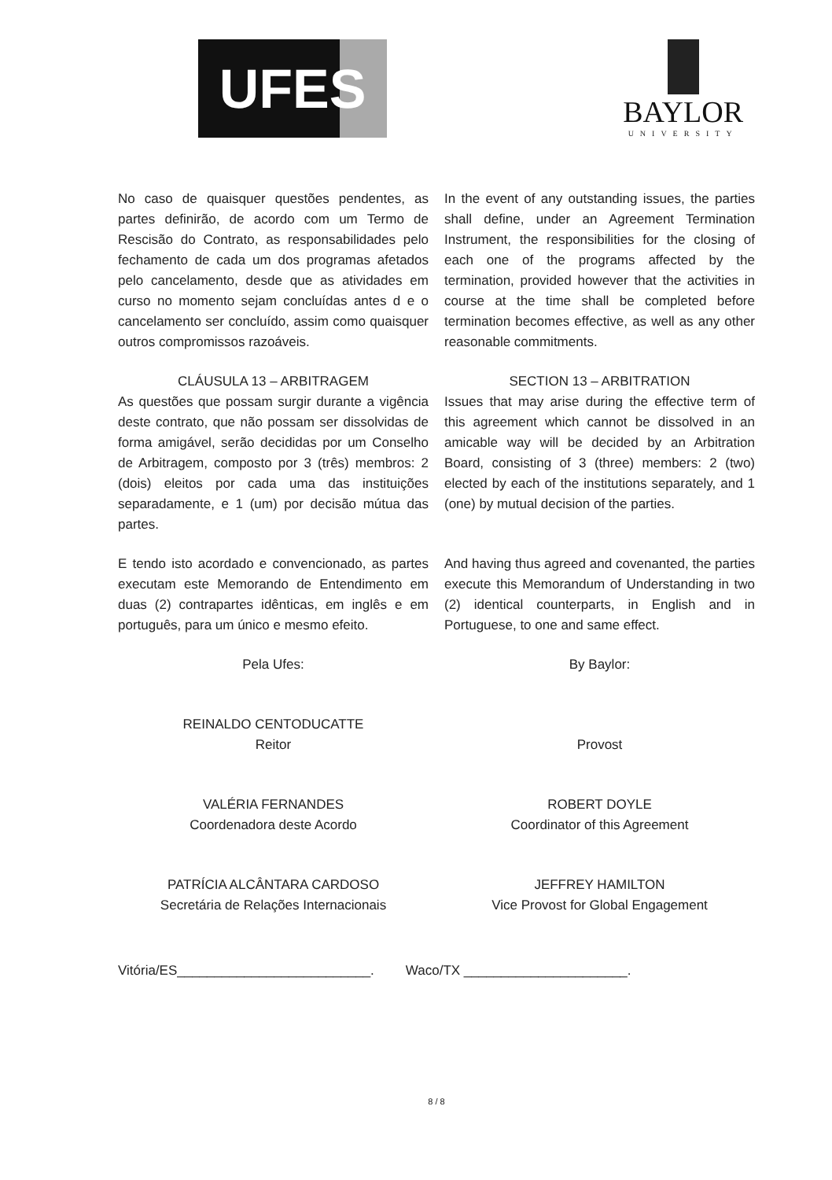UFES
BAYLOR
UNIVERSITY
No caso de quaisquer questões pendentes, as partes definirão, de acordo com um Termo de Rescisão do Contrato, as responsabilidades pelo fechamento de cada um dos programas afetados pelo cancelamento, desde que as atividades em curso no momento sejam concluídas antes d e o cancelamento ser concluído, assim como quaisquer outros compromissos razoáveis.
In the event of any outstanding issues, the parties shall define, under an Agreement Termination Instrument, the responsibilities for the closing of each one of the programs affected by the termination, provided however that the activities in course at the time shall be completed before termination becomes effective, as well as any other reasonable commitments.
CLÁUSULA 13 – ARBITRAGEM
As questões que possam surgir durante a vigência deste contrato, que não possam ser dissolvidas de forma amigável, serão decididas por um Conselho de Arbitragem, composto por 3 (três) membros: 2 (dois) eleitos por cada uma das instituições separadamente, e 1 (um) por decisão mútua das partes.
SECTION 13 – ARBITRATION
Issues that may arise during the effective term of this agreement which cannot be dissolved in an amicable way will be decided by an Arbitration Board, consisting of 3 (three) members: 2 (two) elected by each of the institutions separately, and 1 (one) by mutual decision of the parties.
E tendo isto acordado e convencionado, as partes executam este Memorando de Entendimento em duas (2) contrapartes idênticas, em inglês e em português, para um único e mesmo efeito.
And having thus agreed and covenanted, the parties execute this Memorandum of Understanding in two (2) identical counterparts, in English and in Portuguese, to one and same effect.
Pela Ufes:
REINALDO CENTODUCATTE
Reitor
VALÉRIA FERNANDES
Coordenadora deste Acordo
PATRÍCIA ALCÂNTARA CARDOSO
Secretária de Relações Internacionais
By Baylor:
Provost
ROBERT DOYLE
Coordinator of this Agreement
JEFFREY HAMILTON
Vice Provost for Global Engagement
Vitória/ES__________________________.
Waco/TX ______________________.
8 / 8